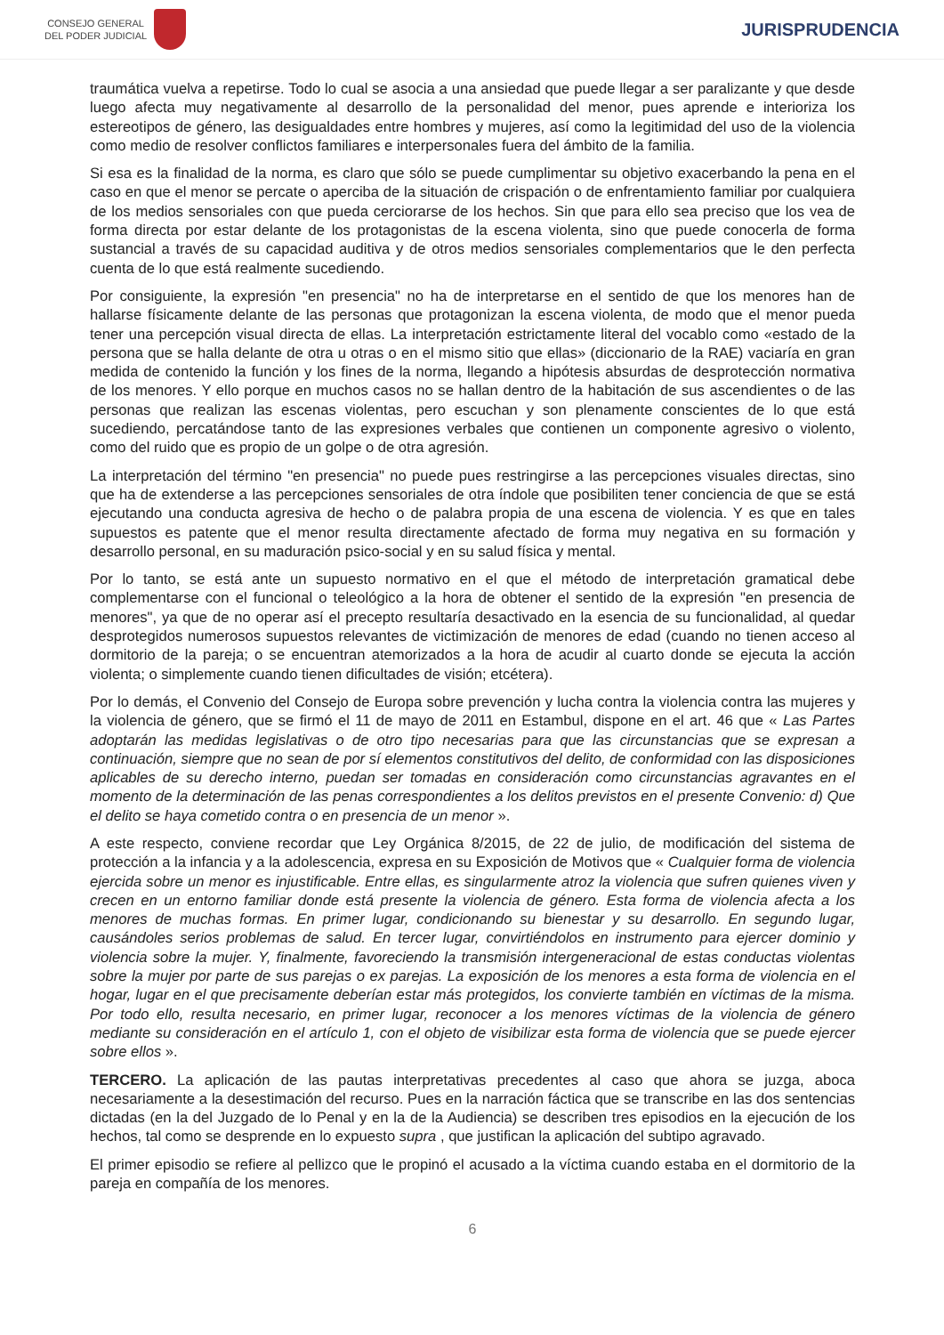CONSEJO GENERAL
DEL PODER JUDICIAL
JURISPRUDENCIA
traumática vuelva a repetirse. Todo lo cual se asocia a una ansiedad que puede llegar a ser paralizante y que desde luego afecta muy negativamente al desarrollo de la personalidad del menor, pues aprende e interioriza los estereotipos de género, las desigualdades entre hombres y mujeres, así como la legitimidad del uso de la violencia como medio de resolver conflictos familiares e interpersonales fuera del ámbito de la familia.
Si esa es la finalidad de la norma, es claro que sólo se puede cumplimentar su objetivo exacerbando la pena en el caso en que el menor se percate o aperciba de la situación de crispación o de enfrentamiento familiar por cualquiera de los medios sensoriales con que pueda cerciorarse de los hechos. Sin que para ello sea preciso que los vea de forma directa por estar delante de los protagonistas de la escena violenta, sino que puede conocerla de forma sustancial a través de su capacidad auditiva y de otros medios sensoriales complementarios que le den perfecta cuenta de lo que está realmente sucediendo.
Por consiguiente, la expresión "en presencia" no ha de interpretarse en el sentido de que los menores han de hallarse físicamente delante de las personas que protagonizan la escena violenta, de modo que el menor pueda tener una percepción visual directa de ellas. La interpretación estrictamente literal del vocablo como «estado de la persona que se halla delante de otra u otras o en el mismo sitio que ellas» (diccionario de la RAE) vaciaría en gran medida de contenido la función y los fines de la norma, llegando a hipótesis absurdas de desprotección normativa de los menores. Y ello porque en muchos casos no se hallan dentro de la habitación de sus ascendientes o de las personas que realizan las escenas violentas, pero escuchan y son plenamente conscientes de lo que está sucediendo, percatándose tanto de las expresiones verbales que contienen un componente agresivo o violento, como del ruido que es propio de un golpe o de otra agresión.
La interpretación del término "en presencia" no puede pues restringirse a las percepciones visuales directas, sino que ha de extenderse a las percepciones sensoriales de otra índole que posibiliten tener conciencia de que se está ejecutando una conducta agresiva de hecho o de palabra propia de una escena de violencia. Y es que en tales supuestos es patente que el menor resulta directamente afectado de forma muy negativa en su formación y desarrollo personal, en su maduración psico-social y en su salud física y mental.
Por lo tanto, se está ante un supuesto normativo en el que el método de interpretación gramatical debe complementarse con el funcional o teleológico a la hora de obtener el sentido de la expresión "en presencia de menores", ya que de no operar así el precepto resultaría desactivado en la esencia de su funcionalidad, al quedar desprotegidos numerosos supuestos relevantes de victimización de menores de edad (cuando no tienen acceso al dormitorio de la pareja; o se encuentran atemorizados a la hora de acudir al cuarto donde se ejecuta la acción violenta; o simplemente cuando tienen dificultades de visión; etcétera).
Por lo demás, el Convenio del Consejo de Europa sobre prevención y lucha contra la violencia contra las mujeres y la violencia de género, que se firmó el 11 de mayo de 2011 en Estambul, dispone en el art. 46 que « Las Partes adoptarán las medidas legislativas o de otro tipo necesarias para que las circunstancias que se expresan a continuación, siempre que no sean de por sí elementos constitutivos del delito, de conformidad con las disposiciones aplicables de su derecho interno, puedan ser tomadas en consideración como circunstancias agravantes en el momento de la determinación de las penas correspondientes a los delitos previstos en el presente Convenio: d) Que el delito se haya cometido contra o en presencia de un menor ».
A este respecto, conviene recordar que Ley Orgánica 8/2015, de 22 de julio, de modificación del sistema de protección a la infancia y a la adolescencia, expresa en su Exposición de Motivos que « Cualquier forma de violencia ejercida sobre un menor es injustificable. Entre ellas, es singularmente atroz la violencia que sufren quienes viven y crecen en un entorno familiar donde está presente la violencia de género. Esta forma de violencia afecta a los menores de muchas formas. En primer lugar, condicionando su bienestar y su desarrollo. En segundo lugar, causándoles serios problemas de salud. En tercer lugar, convirtiéndolos en instrumento para ejercer dominio y violencia sobre la mujer. Y, finalmente, favoreciendo la transmisión intergeneracional de estas conductas violentas sobre la mujer por parte de sus parejas o ex parejas. La exposición de los menores a esta forma de violencia en el hogar, lugar en el que precisamente deberían estar más protegidos, los convierte también en víctimas de la misma. Por todo ello, resulta necesario, en primer lugar, reconocer a los menores víctimas de la violencia de género mediante su consideración en el artículo 1, con el objeto de visibilizar esta forma de violencia que se puede ejercer sobre ellos ».
TERCERO. La aplicación de las pautas interpretativas precedentes al caso que ahora se juzga, aboca necesariamente a la desestimación del recurso. Pues en la narración fáctica que se transcribe en las dos sentencias dictadas (en la del Juzgado de lo Penal y en la de la Audiencia) se describen tres episodios en la ejecución de los hechos, tal como se desprende en lo expuesto supra , que justifican la aplicación del subtipo agravado.
El primer episodio se refiere al pellizco que le propinó el acusado a la víctima cuando estaba en el dormitorio de la pareja en compañía de los menores.
6